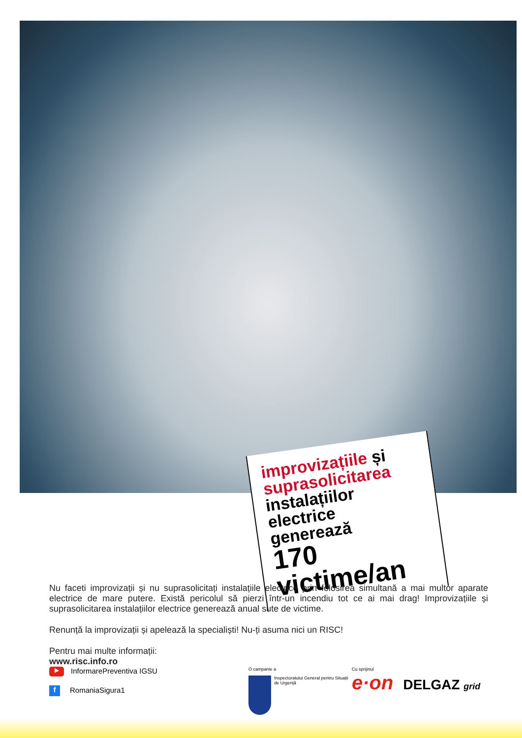improvizațiile și
suprasolicitarea
instalațiilor electrice
generează
170 victime/an
Nu faceti improvizații și nu suprasolicitați instalațiile electrice prin folosirea simultană a mai multor aparate electrice de mare putere. Există pericolul să pierzi într-un incendiu tot ce ai mai drag! Improvizațiile și suprasolicitarea instalațiilor electrice generează anual sute de victime.
Renunță la improvizații și apelează la specialiști! Nu-ți asuma nici un RISC!
Pentru mai multe informații:
www.risc.info.ro
▶ InformarePreventiva IGSU
f RomaniaSigura1
O campanie a
Inspectoratului General pentru Situații de Urgență
Cu sprijinul
e·on DELGAZ grid